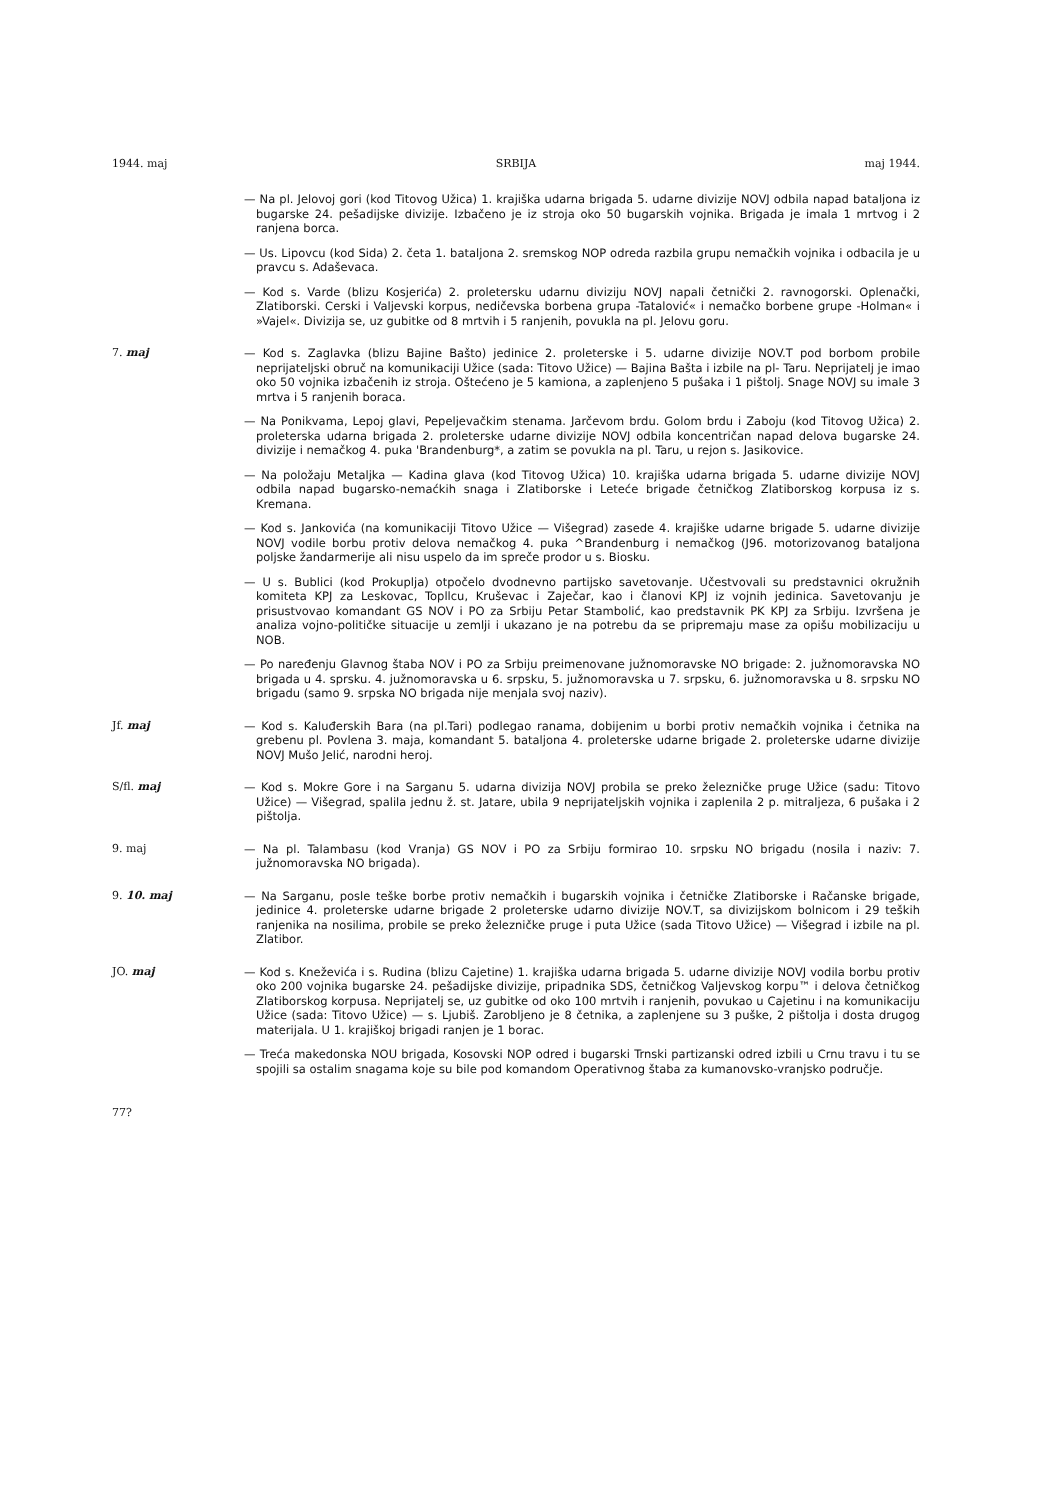1944. maj SRBIJA maj 1944.
— Na pl. Jelovoj gori (kod Titovog Užica) 1. krajiška udarna brigada 5. udarne divizije NOVJ odbila napad bataljona iz bugarske 24. pešadijske divizije. Izbačeno je iz stroja oko 50 bugarskih vojnika. Brigada je imala 1 mrtvog i 2 ranjena borca.
— Us. Lipovcu (kod Sida) 2. četa 1. bataljona 2. sremskog NOP odreda razbila grupu nemačkih vojnika i odbacila je u pravcu s. Adaševaca.
— Kod s. Varde (blizu Kosjerića) 2. proletersku udarnu diviziju NOVJ napali četnički 2. ravnogorski. Oplenački, Zlatiborski. Cerski i Valjevski korpus, nedičevska borbena grupa -Tatalović« i nemačko borbene grupe -Holman« i »Vajel«. Divizija se, uz gubitke od 8 mrtvih i 5 ranjenih, povukla na pl. Jelovu goru.
7. maj — Kod s. Zaglavka (blizu Bajine Bašto) jedinice 2. proleterske i 5. udarne divizije NOV.T pod borbom probile neprijateljski obruč na komunikaciji Užice (sada: Titovo Užice) — Bajina Bašta i izbile na pl- Taru. Neprijatelj je imao oko 50 vojnika izbačenih iz stroja. Oštećeno je 5 kamiona, a zaplenjeno 5 pušaka i 1 pištolj. Snage NOVJ su imale 3 mrtva i 5 ranjenih boraca.
— Na Ponikvama, Lepoj glavi, Pepeljevačkim stenama. Jarčevom brdu. Golom brdu i Zaboju (kod Titovog Užica) 2. proleterska udarna brigada 2. proleterske udarne divizije NOVJ odbila koncentričan napad delova bugarske 24. divizije i nemačkog 4. puka 'Brandenburg*, a zatim se povukla na pl. Taru, u rejon s. Jasikovice.
— Na položaju Metaljka — Kadina glava (kod Titovog Užica) 10. krajiška udarna brigada 5. udarne divizije NOVJ odbila napad bugarsko-nemaćkih snaga i Zlatiborske i Leteće brigade četničkog Zlatiborskog korpusa iz s. Kremana.
— Kod s. Jankovića (na komunikaciji Titovo Užice — Višegrad) zasede 4. krajiške udarne brigade 5. udarne divizije NOVJ vodile borbu protiv delova nemačkog 4. puka ^Brandenburg i nemačkog (J96. motorizovanog bataljona poljske žandarmerije ali nisu uspelo da im spreče prodor u s. Biosku.
— U s. Bublici (kod Prokuplja) otpočelo dvodnevno partijsko savetovanje. Učestvovali su predstavnici okružnih komiteta KPJ za Leskovac, Topllcu, Kruševac i Zaječar, kao i članovi KPJ iz vojnih jedinica. Savetovanju je prisustvovao komandant GS NOV i PO za Srbiju Petar Stambolić, kao predstavnik PK KPJ za Srbiju. Izvršena je analiza vojno-političke situacije u zemlji i ukazano je na potrebu da se pripremaju mase za opišu mobilizaciju u NOB.
— Po naređenju Glavnog štaba NOV i PO za Srbiju preimenovane južnomoravske NO brigade: 2. južnomoravska NO brigada u 4. sprsku. 4. južnomoravska u 6. srpsku, 5. južnomoravska u 7. srpsku, 6. južnomoravska u 8. srpsku NO brigadu (samo 9. srpska NO brigada nije menjala svoj naziv).
Jf. maj — Kod s. Kaluđerskih Bara (na pl.Tari) podlegao ranama, dobijenim u borbi protiv nemačkih vojnika i četnika na grebenu pl. Povlena 3. maja, komandant 5. bataljona 4. proleterske udarne brigade 2. proleterske udarne divizije NOVJ Mušo Jelić, narodni heroj.
S/fl. maj — Kod s. Mokre Gore i na Sarganu 5. udarna divizija NOVJ probila se preko železničke pruge Užice (sadu: Titovo Užice) — Višegrad, spalila jednu ž. st. Jatare, ubila 9 neprijateljskih vojnika i zaplenila 2 p. mitraljeza, 6 pušaka i 2 pištolja.
9. maj — Na pl. Talambasu (kod Vranja) GS NOV i PO za Srbiju formirao 10. srpsku NO brigadu (nosila i naziv: 7. južnomoravska NO brigada).
9. 10. maj — Na Sarganu, posle teške borbe protiv nemačkih i bugarskih vojnika i četničke Zlatiborske i Račanske brigade, jedinice 4. proleterske udarne brigade 2 proleterske udarno divizije NOV.T, sa divizijskom bolnicom i 29 teških ranjenika na nosilima, probile se preko železničke pruge i puta Užice (sada Titovo Užice) — Višegrad i izbile na pl. Zlatibor.
JO. maj — Kod s. Kneževića i s. Rudina (blizu Cajetine) 1. krajiška udarna brigada 5. udarne divizije NOVJ vodila borbu protiv oko 200 vojnika bugarske 24. pešadijske divizije, pripadnika SDS, četničkog Valjevskog korpu™ i delova četničkog Zlatiborskog korpusa. Neprijatelj se, uz gubitke od oko 100 mrtvih i ranjenih, povukao u Cajetinu i na komunikaciju Užice (sada: Titovo Užice) — s. Ljubiš. Zarobljeno je 8 četnika, a zaplenjene su 3 puške, 2 pištolja i dosta drugog materijala. U 1. krajiškoj brigadi ranjen je 1 borac.
— Treća makedonska NOU brigada, Kosovski NOP odred i bugarski Trnski partizanski odred izbili u Crnu travu i tu se spojili sa ostalim snagama koje su bile pod komandom Operativnog štaba za kumanovsko-vranjsko područje.
77?